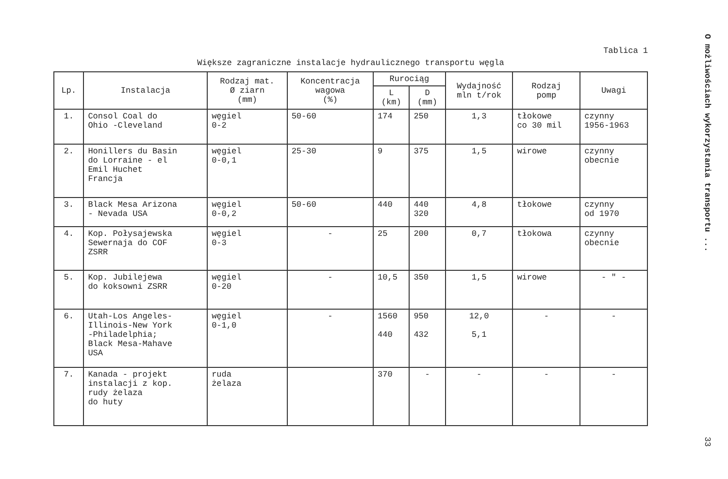O możliwościach wykorzystania transportu ...
Tablica 1
Większe zagraniczne instalacje hydraulicznego transportu węgla
| Lp. | Instalacja | Rodzaj mat. Ø ziarn (mm) | Koncentracja wagowa (%) | Rurociąg | | Wydajność mln t/rok | Rodzaj pomp | Uwagi |
| --- | --- | --- | --- | --- | --- | --- | --- | --- |
| | | | | L (km) | D (mm) | | | |
| 1. | Consol Coal do Ohio -Cleveland | węgiel 0-2 | 50-60 | 174 | 250 | 1,3 | tłokowe co 30 mil | czynny 1956-1963 |
| 2. | Honillers du Basin do Lorraine - el Emil Huchet Francja | węgiel 0-0,1 | 25-30 | 9 | 375 | 1,5 | wirowe | czynny obecnie |
| 3. | Black Mesa Arizona - Nevada USA | węgiel 0-0,2 | 50-60 | 440 | 440 320 | 4,8 | tłokowe | czynny od 1970 |
| 4. | Kop. Połysajewska Sewernaja do COF ZSRR | węgiel 0-3 | - | 25 | 200 | 0,7 | tłokowa | czynny obecnie |
| 5. | Kop. Jubilejewa do koksowni ZSRR | węgiel 0-20 | - | 10,5 | 350 | 1,5 | wirowe | - " - |
| 6. | Utah-Los Angeles- Illinois-New York -Philadelphia; Black Mesa-Mahave USA | węgiel 0-1,0 | - | 1560 440 | 950 432 | 12,0 5,1 | - | - |
| 7. | Kanada - projekt instalacji z kop. rudy żelaza do huty | ruda żelaza | | 370 | - | - | - | - |
33